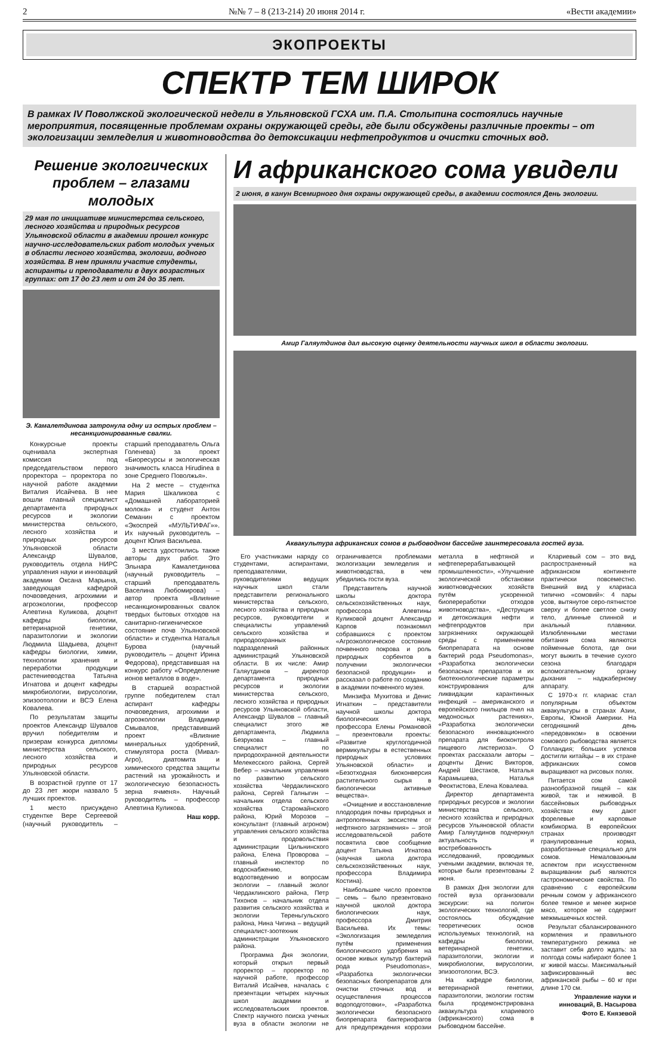2 №№ 7 – 8 (213-214) 20 июня 2014 г. «Вести академии»
ЭКОПРОЕКТЫ
СПЕКТР ТЕМ ШИРОК
В рамках IV Поволжской экологической недели в Ульяновской ГСХА им. П.А. Столыпина состоялись научные мероприятия, посвященные проблемам охраны окружающей среды, где были обсуждены различные проекты – от экологизации земледелия и животноводства до детоксикации нефтепродуктов и очистки сточных вод.
Решение экологических проблем – глазами молодых
29 мая по инициативе министерства сельского, лесного хозяйства и природных ресурсов Ульяновской области в академии прошел конкурс научно-исследовательских работ молодых ученых в области лесного хозяйства, экологии, водного хозяйства. В нем приняли участие студенты, аспиранты и преподаватели в двух возрастных группах: от 17 до 23 лет и от 24 до 35 лет.
Э. Камалетдинова затронула одну из острых проблем – несанкционированные свалки.
Конкурсные проекты оценивала экспертная комиссия под председательством первого проректора – проректора по научной работе академии Виталия Исайчева. В нее вошли главный специалист департамента природных ресурсов и экологии министерства сельского, лесного хозяйства и природных ресурсов Ульяновской области Александр Шувалов, руководитель отдела НИРС управления науки и инноваций академии Оксана Марьина, заведующая кафедрой почвоведения, агрохимии и агроэкологии, профессор Алевтина Куликова, доцент кафедры биологии, ветеринарной генетики, паразитологии и экологии Людмила Шадыева, доцент кафедры биологии, химии, технологии хранения и переработки продукции растениеводства Татьяна Игнатова и доцент кафедры микробиологии, вирусологии, эпизоотологии и ВСЭ Елена Ковалева.
По результатам защиты проектов Александр Шувалов вручил победителям и призерам конкурса дипломы министерства сельского, лесного хозяйства и природных ресурсов Ульяновской области.
В возрастной группе от 17 до 23 лет жюри назвало 5 лучших проектов.
1 место присуждено студентке Вере Сергеевой (научный руководитель – старший преподаватель Ольга Голенева) за проект «Биоресурсы и экологическая значимость класса Hirudinea в зоне Среднего Поволжья».
На 2 месте – студентка Мария Шкаликова с «Домашней лабораторией молока» и студент Антон Семанин с проектом «Экоспрей «МУЛЬТИФАГ»». Их научный руководитель – доцент Юлия Васильева.
3 места удостоились также авторы двух работ. Это Эльнара Камалетдинова (научный руководитель – старший преподаватель Васелина Любомирова) – автор проекта «Влияние несанкционированных свалок твердых бытовых отходов на санитарно-гигиеническое состояние почв Ульяновской области» и студентка Наталья Бурова (научный руководитель – доцент Ирина Федорова), представившая на конкурс работу «Определение ионов металлов в воде».
В старшей возрастной группе победителем стал аспирант кафедры почвоведения, агрохимии и агроэкологии Владимир Смывалов, представивший проект «Влияние минеральных удобрений, стимулятора роста (Мивал-Агро), диатомита и химического средства защиты растений на урожайность и экологическую безопасность зерна ячменя». Научный руководитель – профессор Алевтина Куликова.
Наш корр.
И африканского сома увидели
2 июня, в канун Всемирного дня охраны окружающей среды, в академии состоялся День экологии.
Амир Галяутдинов дал высокую оценку деятельности научных школ в области экологии.
Аквакультура африканских сомов в рыбоводном бассейне заинтересовала гостей вуза.
Его участниками наряду со студентами, аспирантами, преподавателями, руководителями ведущих научных школ стали представители регионального министерства сельского, лесного хозяйства и природных ресурсов, руководители и специалисты управлений сельского хозяйства и природоохранных подразделений районных администраций Ульяновской области. В их числе: Амир Галяутдинов – директор департамента природных ресурсов и экологии министерства сельского, лесного хозяйства и природных ресурсов Ульяновской области, Александр Шувалов – главный специалист этого же департамента, Людмила Безрукова – главный специалист по природоохранной деятельности Мелекесского района, Сергей Вебер – начальник управления по развитию сельского хозяйства Чердаклинского района, Сергей Галныгин – начальник отдела сельского хозяйства Старомайнского района, Юрий Морозов – консультант (главный агроном) управления сельского хозяйства и продовольствия администрации Цильнинского района, Елена Проворова – главный инспектор по водоснабжению, водоотведению и вопросам экологии – главный эколог Чердаклинского района, Петр Тихонов – начальник отдела развития сельского хозяйства и экологии Тереньгульского района, Нина Чигина – ведущий специалист-зоотехник администрации Ульяновского района.
Программа Дня экологии, который открыл первый проректор – проректор по научной работе, профессор Виталий Исайчев, началась с презентации четырех научных школ академии и исследовательских проектов. Спектр научного поиска ученых вуза в области экологии не ограничивается проблемами экологизации земледелия и животноводства, в чем убедились гости вуза.
Представитель научной школы доктора сельскохозяйственных наук, профессора Алевтины Куликовой доцент Александр Карпов познакомил собравшихся с проектом «Агроэкологическое состояние почвенного покрова и роль природных сорбентов в получении экологически безопасной продукции» и рассказал о работе по созданию в академии почвенного музея.
Минзифа Мухитова и Денис Игнаткин – представители научной школы доктора биологических наук, профессора Елены Романовой – презентовали проекты: «Развитие круглогодичной вермикультуры в естественных природных условиях Ульяновской области» и «Безотходная биоконверсия растительного сырья в биологически активные вещества».
«Очищение и восстановление плодородия почвы природных и антропогенных экосистем от нефтяного загрязнения» – этой исследовательской работе посвятила свое сообщение доцент Татьяна Игнатова (научная школа доктора сельскохозяйственных наук, профессора Владимира Костина).
Наибольшее число проектов – семь – было презентовано научной школой доктора биологических наук, профессора Дмитрия Васильева. Их темы: «Экологизация земледелия путём применения биологического удобрения на основе живых культур бактерий рода Pseudomonas», «Разработка экологически безопасных биопрепаратов для очистки сточных вод и осуществления процессов водоподготовки», «Разработка экологически безопасного биопрепарата бактериофагов для предупреждения коррозии металла в нефтяной и нефтеперерабатывающей промышленности», «Улучшение экологической обстановки животноводческих хозяйств путём ускоренной биопереработки отходов животноводства», «Деструкция и детоксикация нефти и нефтепродуктов при загрязнениях окружающей среды с применением биопрепарата на основе бактерий рода Pseudomonas», «Разработка экологически безопасных препаратов и их биотехнологические параметры конструирования для ликвидации карантинных инфекций – американского и европейского гнильцов пчел на медоносных растениях», «Разработка экологически безопасного инновационного препарата для биоконтроля пищевого листериоза». О проектах рассказали авторы – доценты Денис Викторов, Андрей Шестаков, Наталья Карамышева, Наталья Феоктистова, Елена Ковалева.
Директор департамента природных ресурсов и экологии министерства сельского, лесного хозяйства и природных ресурсов Ульяновской области Амир Галяутдинов подчеркнул актуальность и востребованность исследований, проводимых учеными академии, включая те, которые были презентованы 2 июня.
В рамках Дня экологии для гостей вуза организовали экскурсии: на полигон экологических технологий, где состоялось обсуждение теоретических основ используемых технологий, на кафедры биологии, ветеринарной генетики, паразитологии, экологии и микробиологии, вирусологии, эпизоотологии, ВСЭ.
На кафедре биологии, ветеринарной генетики, паразитологии, экологии гостям была продемонстрирована аквакультура клариевого (африканского) сома в рыбоводном бассейне.
Клариевый сом – это вид, распространенный на африканском континенте практически повсеместно. Внешний вид у клариаса типично «сомовий»: 4 пары усов, вытянутое серо-пятнистое сверху и более светлое снизу тело, длинные спинной и анальный плавники. Излюбленными местами обитания сома являются пойменные болота, где они могут выжить в течение сухого сезона благодаря вспомогательному органу дыхания – наджаберному аппарату.
С 1970-х гг. клариас стал популярным объектом аквакультуры в странах Азии, Европы, Южной Америки. На сегодняшний день «передовиком» в освоении сомового рыбоводства является Голландия; больших успехов достигли китайцы – в их стране африканских сомов выращивают на рисовых полях.
Питается сом самой разнообразной пищей – как живой, так и неживой. В бассейновых рыбоводных хозяйствах ему дают форелевые и карповые комбикорма. В европейских странах производят гранулированные корма, разработанные специально для сомов. Немаловажным аспектом при искусственном выращивании рыб являются гастрономические свойства. По сравнению с европейским речным сомом у африканского более темное и менее жирное мясо, которое не содержит межмышечных костей.
Результат сбалансированного кормления и правильного температурного режима не заставит себя долго ждать: за полгода сомы набирают более 1 кг живой массы. Максимальный зафиксированный вес африканской рыбы – 60 кг при длине 170 см.
Управление науки и инноваций, В. Насырова
Фото Е. Князевой